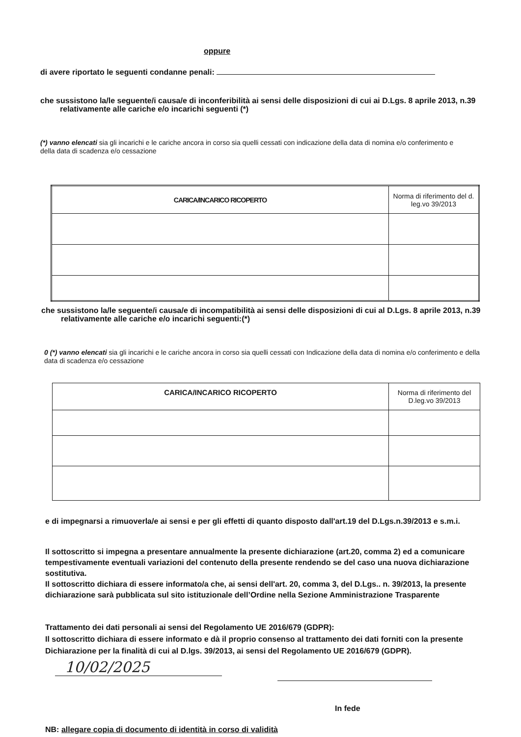oppure
di avere riportato le seguenti condanne penali:
che sussistono la/le seguente/i causa/e di inconferibilità ai sensi delle disposizioni di cui ai D.Lgs. 8 aprile 2013, n.39 relativamente alle cariche e/o incarichi seguenti (*)
(*) vanno elencati sia gli incarichi e le cariche ancora in corso sia quelli cessati con indicazione della data di nomina e/o conferimento e della data di scadenza e/o cessazione
| CARICA/INCARICO RICOPERTO | Norma di riferimento del d. leg.vo 39/2013 |
| --- | --- |
che sussistono la/le seguente/i causa/e di incompatibilità ai sensi delle disposizioni di cui al D.Lgs. 8 aprile 2013, n.39 relativamente alle cariche e/o incarichi seguenti:(*)
0 (*) vanno elencati sia gli incarichi e le cariche ancora in corso sia quelli cessati con Indicazione della data di nomina e/o conferimento e della data di scadenza e/o cessazione
| CARICA/INCARICO RICOPERTO | Norma di riferimento del D.leg.vo 39/2013 |
| --- | --- |
e di impegnarsi a rimuoverla/e ai sensi e per gli effetti di quanto disposto dall'art.19 del D.Lgs.n.39/2013 e s.m.i.
Il sottoscritto si impegna a presentare annualmente la presente dichiarazione (art.20, comma 2) ed a comunicare tempestivamente eventuali variazioni del contenuto della presente rendendo se del caso una nuova dichiarazione sostitutiva.
Il sottoscritto dichiara di essere informato/a che, ai sensi dell'art. 20, comma 3, del D.Lgs.. n. 39/2013, la presente dichiarazione sarà pubblicata sul sito istituzionale dell’Ordine nella Sezione Amministrazione Trasparente
Trattamento dei dati personali ai sensi del Regolamento UE 2016/679 (GDPR):
Il sottoscritto dichiara di essere informato e dà il proprio consenso al trattamento dei dati forniti con la presente Dichiarazione per la finalità di cui al D.lgs. 39/2013, ai sensi del Regolamento UE 2016/679 (GDPR).
10/02/2025
In fede
NB: allegare copia di documento di identità in corso di validità